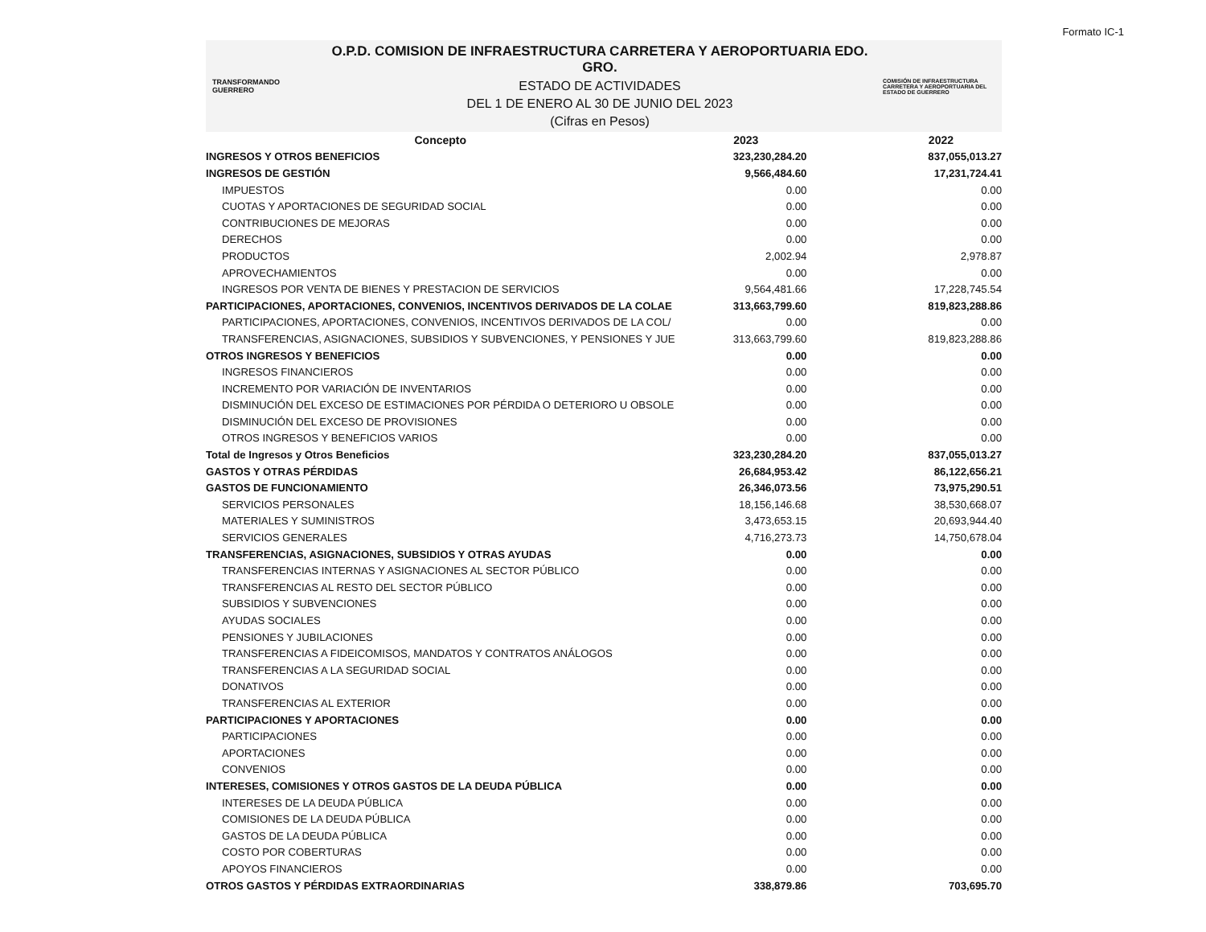Formato IC-1
TRANSFORMANDO GUERRERO
O.P.D. COMISION DE INFRAESTRUCTURA CARRETERA Y AEROPORTUARIA EDO. GRO.
ESTADO DE ACTIVIDADES
DEL 1 DE ENERO AL 30 DE JUNIO DEL 2023
(Cifras en Pesos)
COMISIÓN DE INFRAESTRUCTURA CARRETERA Y AEROPORTUARIA DEL ESTADO DE GUERRERO
| Concepto | 2023 | 2022 |
| --- | --- | --- |
| INGRESOS Y OTROS BENEFICIOS | 323,230,284.20 | 837,055,013.27 |
| INGRESOS DE GESTIÓN | 9,566,484.60 | 17,231,724.41 |
| IMPUESTOS | 0.00 | 0.00 |
| CUOTAS Y APORTACIONES DE SEGURIDAD SOCIAL | 0.00 | 0.00 |
| CONTRIBUCIONES DE MEJORAS | 0.00 | 0.00 |
| DERECHOS | 0.00 | 0.00 |
| PRODUCTOS | 2,002.94 | 2,978.87 |
| APROVECHAMIENTOS | 0.00 | 0.00 |
| INGRESOS POR VENTA DE BIENES Y PRESTACION DE SERVICIOS | 9,564,481.66 | 17,228,745.54 |
| PARTICIPACIONES, APORTACIONES, CONVENIOS, INCENTIVOS DERIVADOS DE LA COLAE | 313,663,799.60 | 819,823,288.86 |
| PARTICIPACIONES, APORTACIONES, CONVENIOS, INCENTIVOS DERIVADOS DE LA COL/ | 0.00 | 0.00 |
| TRANSFERENCIAS, ASIGNACIONES, SUBSIDIOS Y SUBVENCIONES, Y PENSIONES Y JUE | 313,663,799.60 | 819,823,288.86 |
| OTROS INGRESOS Y BENEFICIOS | 0.00 | 0.00 |
| INGRESOS FINANCIEROS | 0.00 | 0.00 |
| INCREMENTO POR VARIACIÓN DE INVENTARIOS | 0.00 | 0.00 |
| DISMINUCIÓN DEL EXCESO DE ESTIMACIONES POR PÉRDIDA O DETERIORO U OBSOLE | 0.00 | 0.00 |
| DISMINUCIÓN DEL EXCESO DE PROVISIONES | 0.00 | 0.00 |
| OTROS INGRESOS Y BENEFICIOS VARIOS | 0.00 | 0.00 |
| Total de Ingresos y Otros Beneficios | 323,230,284.20 | 837,055,013.27 |
| GASTOS Y OTRAS PÉRDIDAS | 26,684,953.42 | 86,122,656.21 |
| GASTOS DE FUNCIONAMIENTO | 26,346,073.56 | 73,975,290.51 |
| SERVICIOS PERSONALES | 18,156,146.68 | 38,530,668.07 |
| MATERIALES Y SUMINISTROS | 3,473,653.15 | 20,693,944.40 |
| SERVICIOS GENERALES | 4,716,273.73 | 14,750,678.04 |
| TRANSFERENCIAS, ASIGNACIONES, SUBSIDIOS Y OTRAS AYUDAS | 0.00 | 0.00 |
| TRANSFERENCIAS INTERNAS Y ASIGNACIONES AL SECTOR PÚBLICO | 0.00 | 0.00 |
| TRANSFERENCIAS AL RESTO DEL SECTOR PÚBLICO | 0.00 | 0.00 |
| SUBSIDIOS Y SUBVENCIONES | 0.00 | 0.00 |
| AYUDAS SOCIALES | 0.00 | 0.00 |
| PENSIONES Y JUBILACIONES | 0.00 | 0.00 |
| TRANSFERENCIAS A FIDEICOMISOS, MANDATOS Y CONTRATOS ANÁLOGOS | 0.00 | 0.00 |
| TRANSFERENCIAS A LA SEGURIDAD SOCIAL | 0.00 | 0.00 |
| DONATIVOS | 0.00 | 0.00 |
| TRANSFERENCIAS AL EXTERIOR | 0.00 | 0.00 |
| PARTICIPACIONES Y APORTACIONES | 0.00 | 0.00 |
| PARTICIPACIONES | 0.00 | 0.00 |
| APORTACIONES | 0.00 | 0.00 |
| CONVENIOS | 0.00 | 0.00 |
| INTERESES, COMISIONES Y OTROS GASTOS DE LA DEUDA PÚBLICA | 0.00 | 0.00 |
| INTERESES DE LA DEUDA PÚBLICA | 0.00 | 0.00 |
| COMISIONES DE LA DEUDA PÚBLICA | 0.00 | 0.00 |
| GASTOS DE LA DEUDA PÚBLICA | 0.00 | 0.00 |
| COSTO POR COBERTURAS | 0.00 | 0.00 |
| APOYOS FINANCIEROS | 0.00 | 0.00 |
| OTROS GASTOS Y PÉRDIDAS EXTRAORDINARIAS | 338,879.86 | 703,695.70 |